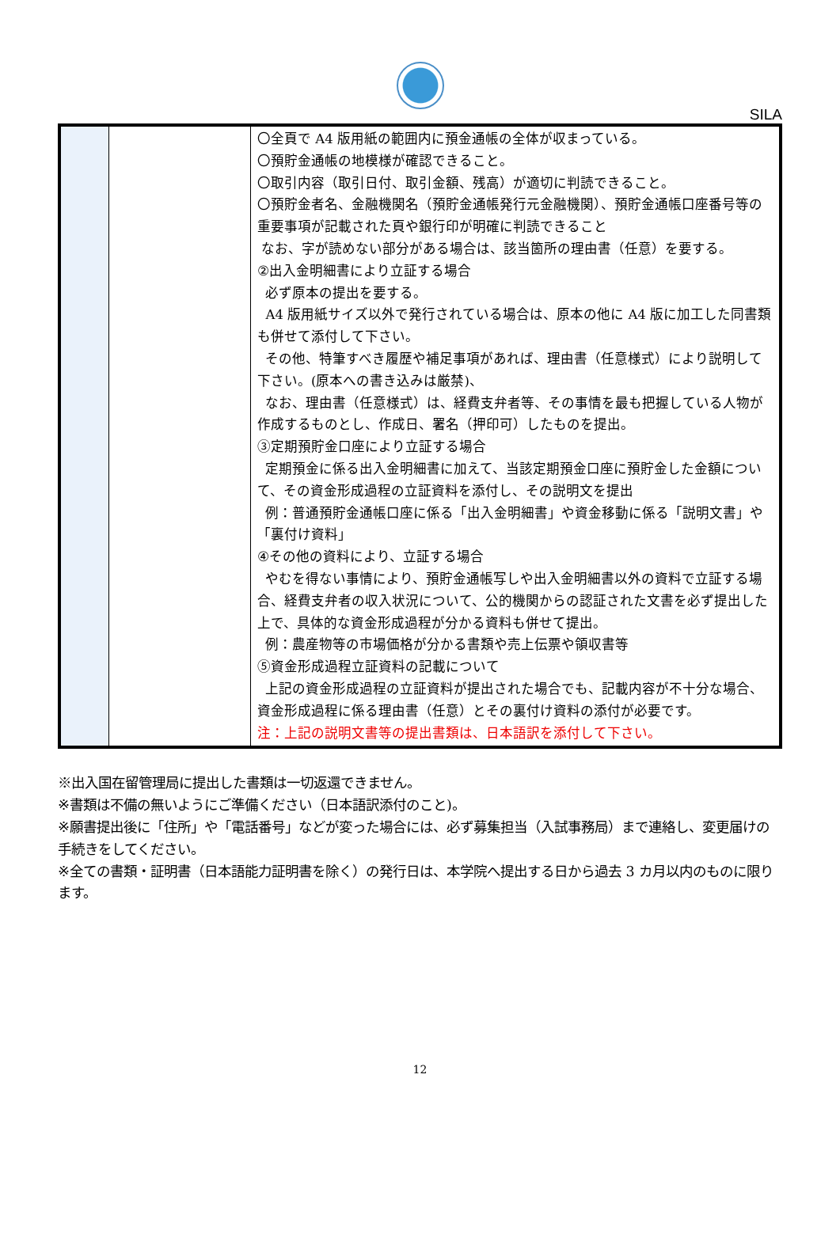SILA
| | | 〇全頁で A4 版用紙の範囲内に預金通帳の全体が収まっている。 〇預貯金通帳の地模様が確認できること。 〇取引内容（取引日付、取引金額、残高）が適切に判読できること。 〇預貯金者名、金融機関名（預貯金通帳発行元金融機関）、預貯金通帳口座番号等の重要事項が記載された頁や銀行印が明確に判読できること なお、字が読めない部分がある場合は、該当箇所の理由書（任意）を要する。 ②出入金明細書により立証する場合 必ず原本の提出を要する。 A4 版用紙サイズ以外で発行されている場合は、原本の他に A4 版に加工した同書類も併せて添付して下さい。 その他、特筆すべき履歴や補足事項があれば、理由書（任意様式）により説明して下さい。(原本への書き込みは厳禁)、 なお、理由書（任意様式）は、経費支弁者等、その事情を最も把握している人物が作成するものとし、作成日、署名（押印可）したものを提出。 ③定期預貯金口座により立証する場合 定期預金に係る出入金明細書に加えて、当該定期預金口座に預貯金した金額について、その資金形成過程の立証資料を添付し、その説明文を提出 例：普通預貯金通帳口座に係る「出入金明細書」や資金移動に係る「説明文書」や「裏付け資料」 ④その他の資料により、立証する場合 やむを得ない事情により、預貯金通帳写しや出入金明細書以外の資料で立証する場合、経費支弁者の収入状況について、公的機関からの認証された文書を必ず提出した上で、具体的な資金形成過程が分かる資料も併せて提出。 例：農産物等の市場価格が分かる書類や売上伝票や領収書等 ⑤資金形成過程立証資料の記載について 上記の資金形成過程の立証資料が提出された場合でも、記載内容が不十分な場合、資金形成過程に係る理由書（任意）とその裏付け資料の添付が必要です。 注：上記の説明文書等の提出書類は、日本語訳を添付して下さい。 |
※出入国在留管理局に提出した書類は一切返還できません。
※書類は不備の無いようにご準備ください（日本語訳添付のこと)。
※願書提出後に「住所」や「電話番号」などが変った場合には、必ず募集担当（入試事務局）まで連絡し、変更届けの手続きをしてください。
※全ての書類・証明書（日本語能力証明書を除く）の発行日は、本学院へ提出する日から過去 3 カ月以内のものに限ります。
12